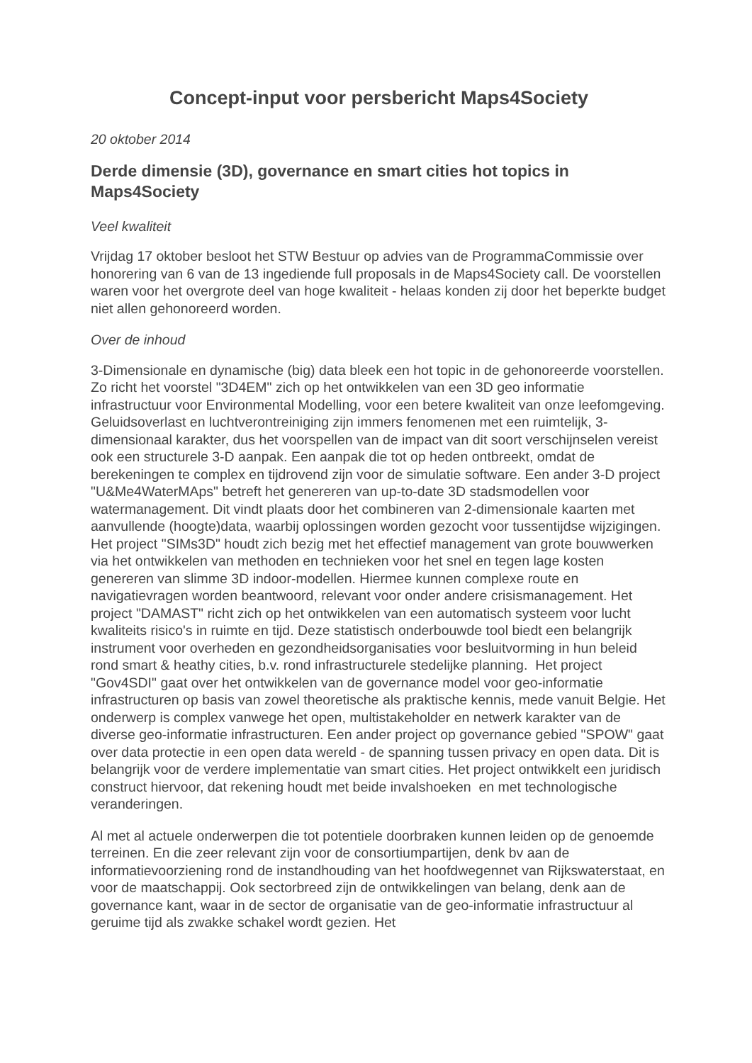Concept-input voor persbericht Maps4Society
20 oktober 2014
Derde dimensie (3D), governance en smart cities hot topics in Maps4Society
Veel kwaliteit
Vrijdag 17 oktober besloot het STW Bestuur op advies van de ProgrammaCommissie over honorering van 6 van de 13 ingediende full proposals in de Maps4Society call. De voorstellen waren voor het overgrote deel van hoge kwaliteit - helaas konden zij door het beperkte budget niet allen gehonoreerd worden.
Over de inhoud
3-Dimensionale en dynamische (big) data bleek een hot topic in de gehonoreerde voorstellen. Zo richt het voorstel "3D4EM" zich op het ontwikkelen van een 3D geo informatie infrastructuur voor Environmental Modelling, voor een betere kwaliteit van onze leefomgeving. Geluidsoverlast en luchtverontreiniging zijn immers fenomenen met een ruimtelijk, 3-dimensionaal karakter, dus het voorspellen van de impact van dit soort verschijnselen vereist ook een structurele 3-D aanpak. Een aanpak die tot op heden ontbreekt, omdat de berekeningen te complex en tijdrovend zijn voor de simulatie software. Een ander 3-D project "U&Me4WaterMAps" betreft het genereren van up-to-date 3D stadsmodellen voor watermanagement. Dit vindt plaats door het combineren van 2-dimensionale kaarten met aanvullende (hoogte)data, waarbij oplossingen worden gezocht voor tussentijdse wijzigingen. Het project "SIMs3D" houdt zich bezig met het effectief management van grote bouwwerken via het ontwikkelen van methoden en technieken voor het snel en tegen lage kosten genereren van slimme 3D indoor-modellen. Hiermee kunnen complexe route en navigatievragen worden beantwoord, relevant voor onder andere crisismanagement. Het project "DAMAST" richt zich op het ontwikkelen van een automatisch systeem voor lucht kwaliteits risico's in ruimte en tijd. Deze statistisch onderbouwde tool biedt een belangrijk instrument voor overheden en gezondheidsorganisaties voor besluitvorming in hun beleid rond smart & heathy cities, b.v. rond infrastructurele stedelijke planning. Het project "Gov4SDI" gaat over het ontwikkelen van de governance model voor geo-informatie infrastructuren op basis van zowel theoretische als praktische kennis, mede vanuit Belgie. Het onderwerp is complex vanwege het open, multistakeholder en netwerk karakter van de diverse geo-informatie infrastructuren. Een ander project op governance gebied "SPOW" gaat over data protectie in een open data wereld - de spanning tussen privacy en open data. Dit is belangrijk voor de verdere implementatie van smart cities. Het project ontwikkelt een juridisch construct hiervoor, dat rekening houdt met beide invalshoeken en met technologische veranderingen.
Al met al actuele onderwerpen die tot potentiele doorbraken kunnen leiden op de genoemde terreinen. En die zeer relevant zijn voor de consortiumpartijen, denk bv aan de informatievoorziening rond de instandhouding van het hoofdwegennet van Rijkswaterstaat, en voor de maatschappij. Ook sectorbreed zijn de ontwikkelingen van belang, denk aan de governance kant, waar in de sector de organisatie van de geo-informatie infrastructuur al geruime tijd als zwakke schakel wordt gezien. Het